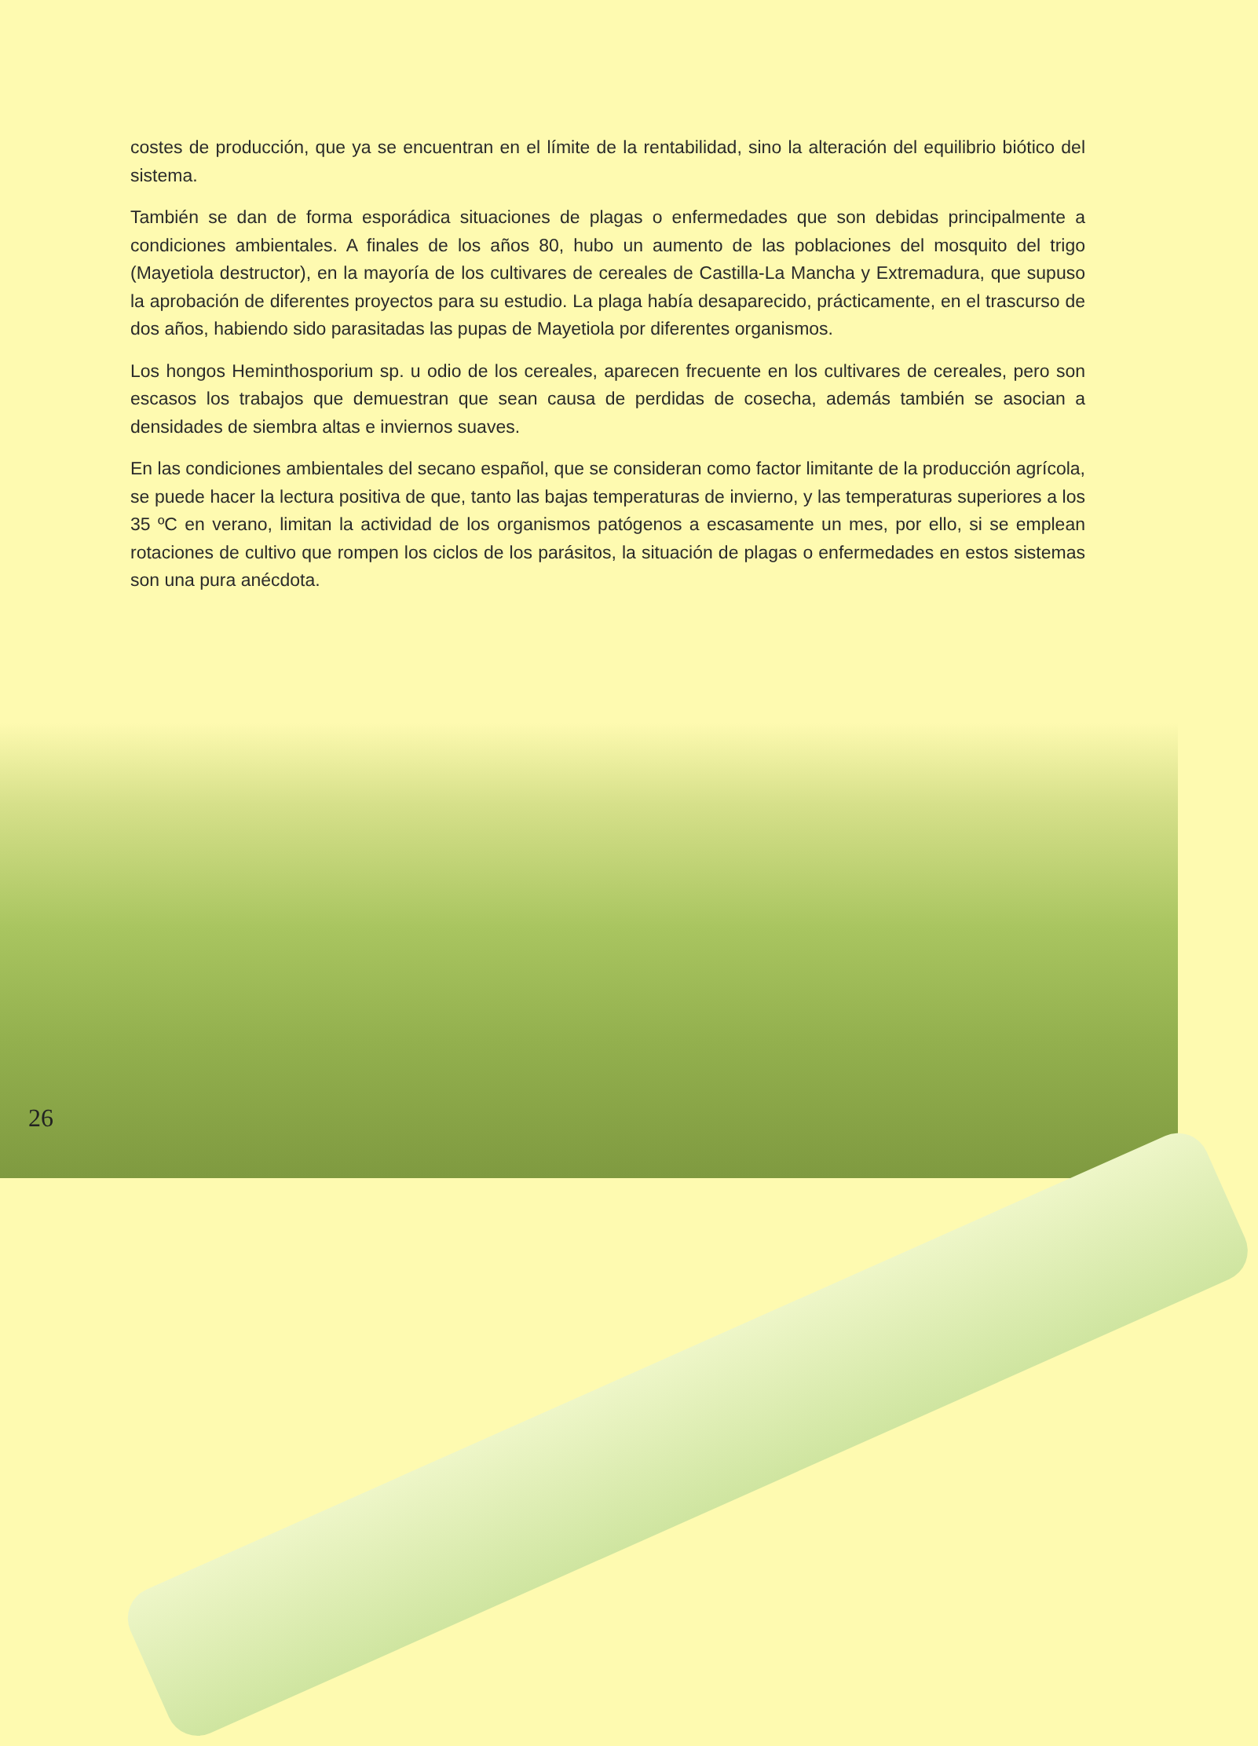costes de producción, que ya se encuentran en el límite de la rentabilidad, sino la alteración del equilibrio biótico del sistema.
También se dan de forma esporádica situaciones de plagas o enfermedades que son debidas principalmente a condiciones ambientales. A finales de los años 80, hubo un aumento de las poblaciones del mosquito del trigo (Mayetiola destructor), en la mayoría de los cultivares de cereales de Castilla-La Mancha y Extremadura, que supuso la aprobación de diferentes proyectos para su estudio. La plaga había desaparecido, prácticamente, en el trascurso de dos años, habiendo sido parasitadas las pupas de Mayetiola por diferentes organismos.
Los hongos Heminthosporium sp. u odio de los cereales, aparecen frecuente en los cultivares de cereales, pero son escasos los trabajos que demuestran que sean causa de perdidas de cosecha, además también se asocian a densidades de siembra altas e inviernos suaves.
En las condiciones ambientales del secano español, que se consideran como factor limitante de la producción agrícola, se puede hacer la lectura positiva de que, tanto las bajas temperaturas de invierno, y las temperaturas superiores a los 35 ºC en verano, limitan la actividad de los organismos patógenos a escasamente un mes, por ello, si se emplean rotaciones de cultivo que rompen los ciclos de los parásitos, la situación de plagas o enfermedades en estos sistemas son una pura anécdota.
26